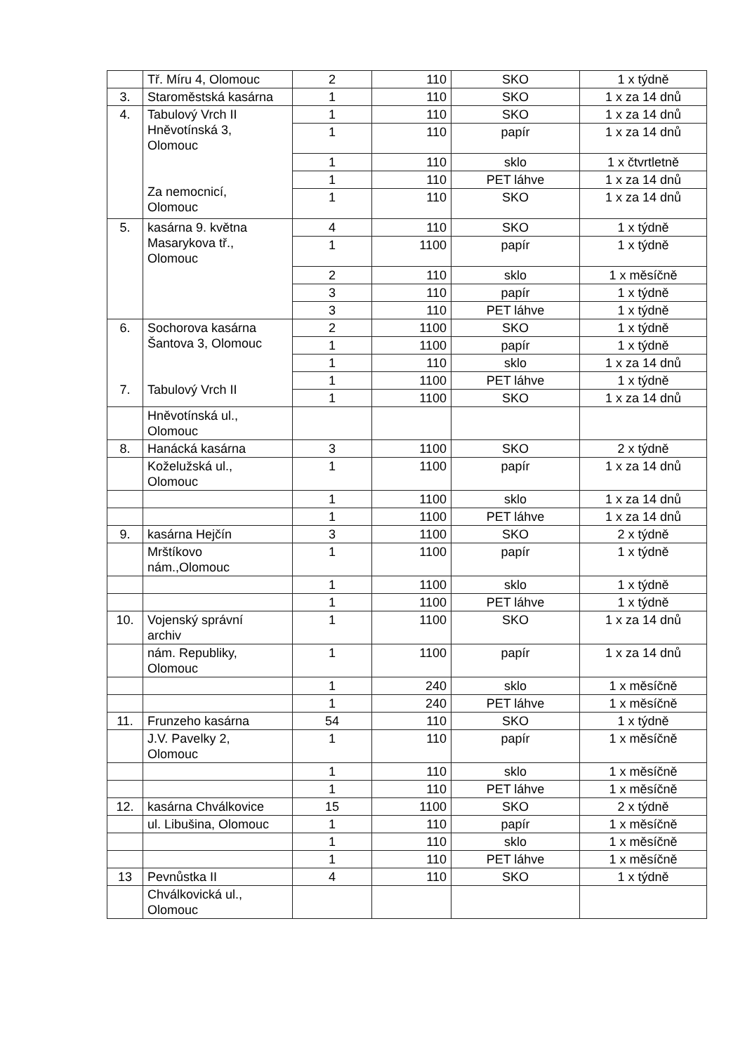| | Tř. Míru 4, Olomouc | 2 | 110 | SKO | 1 x týdně |
| 3. | Staroměstská kasárna | 1 | 110 | SKO | 1 x za 14 dnů |
| 4. | Tabulový Vrch II Hněvotínská 3, Olomouc Za nemocnicí, Olomouc | 1 | 110 | SKO | 1 x za 14 dnů |
| | | 1 | 110 | papír | 1 x za 14 dnů |
| | | 1 | 110 | sklo | 1 x čtvrtletně |
| | | 1 | 110 | PET láhve | 1 x za 14 dnů |
| | | 1 | 110 | SKO | 1 x za 14 dnů |
| 5. | kasárna 9. května Masarykova tř., Olomouc | 4 | 110 | SKO | 1 x týdně |
| | | 1 | 1100 | papír | 1 x týdně |
| | | 2 | 110 | sklo | 1 x měsíčně |
| | | 3 | 110 | papír | 1 x týdně |
| | | 3 | 110 | PET láhve | 1 x týdně |
| 6. 7. | Sochorova kasárna Šantova 3, Olomouc Tabulový Vrch II | 2 | 1100 | SKO | 1 x týdně |
| | | 1 | 1100 | papír | 1 x týdně |
| | | 1 | 110 | sklo | 1 x za 14 dnů |
| | | 1 | 1100 | PET láhve | 1 x týdně |
| | | 1 | 1100 | SKO | 1 x za 14 dnů |
| | Hněvotínská ul., Olomouc | | | | |
| 8. | Hanácká kasárna | 3 | 1100 | SKO | 2 x týdně |
| | Koželužská ul., Olomouc | 1 | 1100 | papír | 1 x za 14 dnů |
| | | 1 | 1100 | sklo | 1 x za 14 dnů |
| | | 1 | 1100 | PET láhve | 1 x za 14 dnů |
| 9. | kasárna Hejčín | 3 | 1100 | SKO | 2 x týdně |
| | Mrštíkovo nám.,Olomouc | 1 | 1100 | papír | 1 x týdně |
| | | 1 | 1100 | sklo | 1 x týdně |
| | | 1 | 1100 | PET láhve | 1 x týdně |
| 10. | Vojenský správní archiv | 1 | 1100 | SKO | 1 x za 14 dnů |
| | nám. Republiky, Olomouc | 1 | 1100 | papír | 1 x za 14 dnů |
| | | 1 | 240 | sklo | 1 x měsíčně |
| | | 1 | 240 | PET láhve | 1 x měsíčně |
| 11. | Frunzeho kasárna | 54 | 110 | SKO | 1 x týdně |
| | J.V. Pavelky 2, Olomouc | 1 | 110 | papír | 1 x měsíčně |
| | | 1 | 110 | sklo | 1 x měsíčně |
| | | 1 | 110 | PET láhve | 1 x měsíčně |
| 12. | kasárna Chválkovice | 15 | 1100 | SKO | 2 x týdně |
| | ul. Libušina, Olomouc | 1 | 110 | papír | 1 x měsíčně |
| | | 1 | 110 | sklo | 1 x měsíčně |
| | | 1 | 110 | PET láhve | 1 x měsíčně |
| 13 | Pevnůstka II | 4 | 110 | SKO | 1 x týdně |
| | Chválkovická ul., Olomouc | | | | |